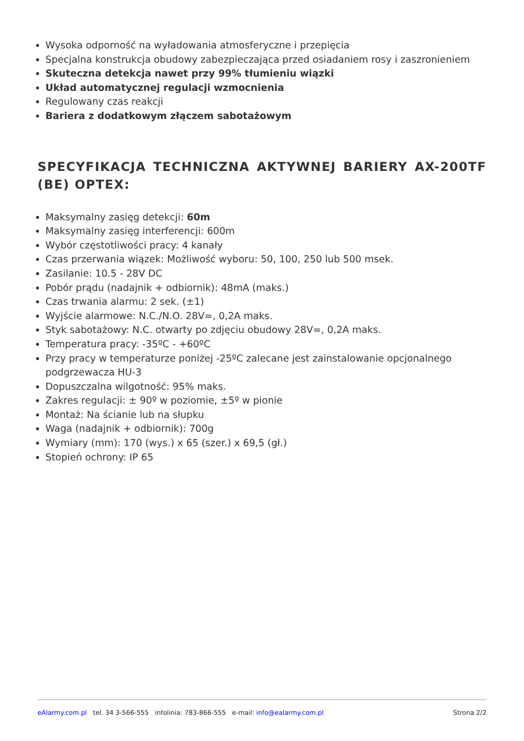Wysoka odporność na wyładowania atmosferyczne i przepięcia
Specjalna konstrukcja obudowy zabezpieczająca przed osiadaniem rosy i zaszronieniem
Skuteczna detekcja nawet przy 99% tłumieniu wiązki
Układ automatycznej regulacji wzmocnienia
Regulowany czas reakcji
Bariera z dodatkowym złączem sabotażowym
SPECYFIKACJA TECHNICZNA AKTYWNEJ BARIERY AX-200TF (BE) OPTEX:
Maksymalny zasięg detekcji: 60m
Maksymalny zasięg interferencji: 600m
Wybór częstotliwości pracy: 4 kanały
Czas przerwania wiązek: Możliwość wyboru: 50, 100, 250 lub 500 msek.
Zasilanie: 10.5 - 28V DC
Pobór prądu (nadajnik + odbiornik): 48mA (maks.)
Czas trwania alarmu: 2 sek. (±1)
Wyjście alarmowe: N.C./N.O. 28V=, 0,2A maks.
Styk sabotażowy: N.C. otwarty po zdjęciu obudowy 28V=, 0,2A maks.
Temperatura pracy: -35ºC - +60ºC
Przy pracy w temperaturze poniżej -25ºC zalecane jest zainstalowanie opcjonalnego podgrzewacza HU-3
Dopuszczalna wilgotność: 95% maks.
Zakres regulacji: ± 90º w poziomie, ±5º w pionie
Montaż: Na ścianie lub na słupku
Waga (nadajnik + odbiornik): 700g
Wymiary (mm): 170 (wys.) x 65 (szer.) x 69,5 (gł.)
Stopień ochrony: IP 65
eAlarmy.com.pl tel. 34 3-566-555 infolinia: 783-866-555 e-mail: info@ealarmy.com.pl Strona 2/2